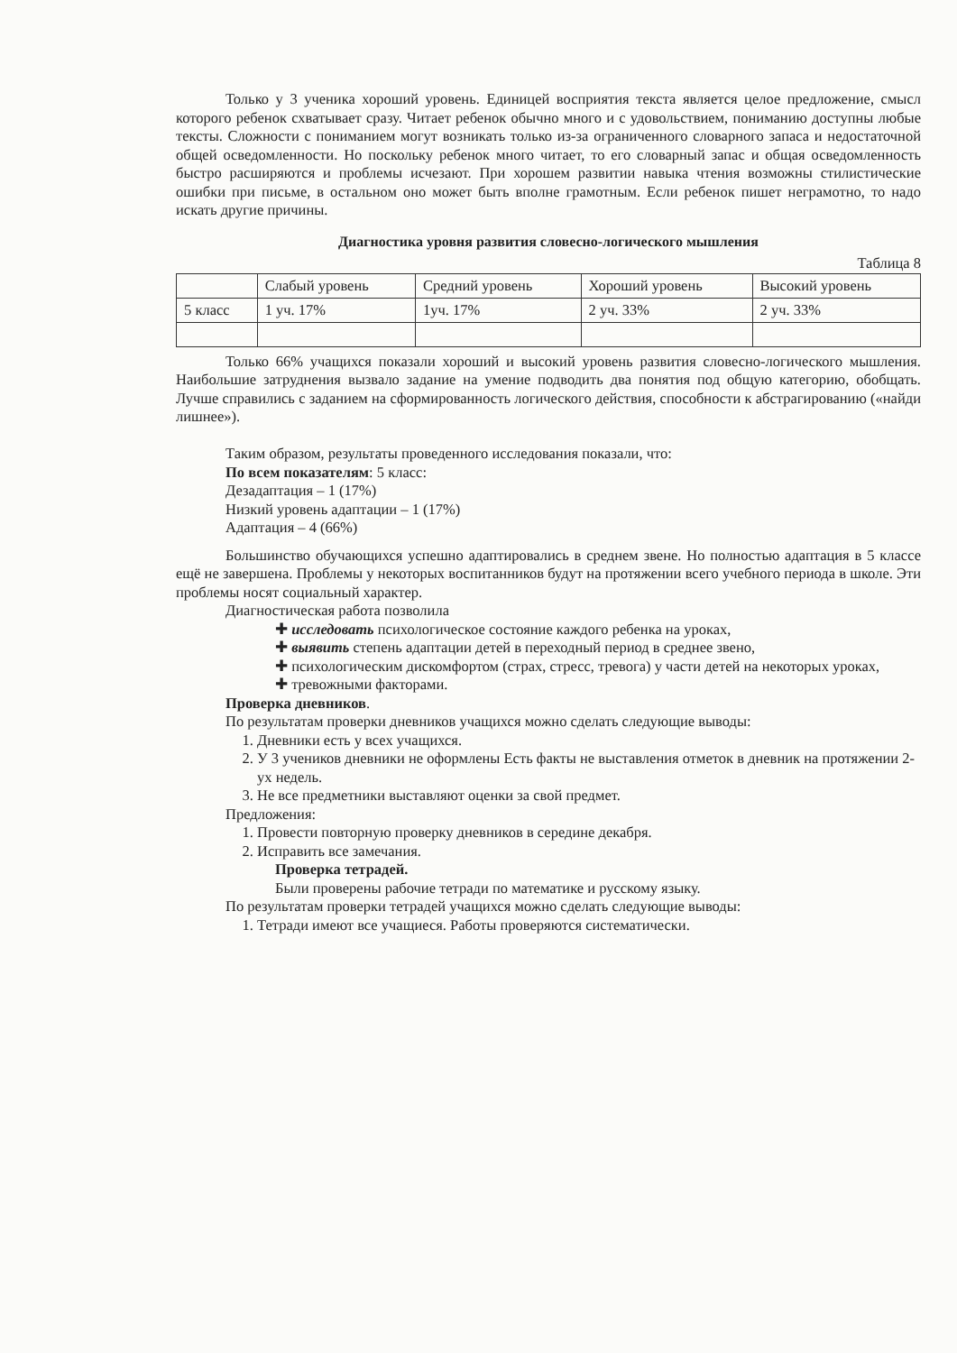Только у 3 ученика хороший уровень. Единицей восприятия текста является целое предложение, смысл которого ребенок схватывает сразу. Читает ребенок обычно много и с удовольствием, пониманию доступны любые тексты. Сложности с пониманием могут возникать только из-за ограниченного словарного запаса и недостаточной общей осведомленности. Но поскольку ребенок много читает, то его словарный запас и общая осведомленность быстро расширяются и проблемы исчезают. При хорошем развитии навыка чтения возможны стилистические ошибки при письме, в остальном оно может быть вполне грамотным. Если ребенок пишет неграмотно, то надо искать другие причины.
Диагностика уровня развития словесно-логического мышления
Таблица 8
| | Слабый уровень | Средний уровень | Хороший уровень | Высокий уровень |
| 5 класс | 1 уч. 17% | 1уч. 17% | 2 уч. 33% | 2 уч. 33% |
Только 66% учащихся показали хороший и высокий уровень развития словесно-логического мышления. Наибольшие затруднения вызвало задание на умение подводить два понятия под общую категорию, обобщать. Лучше справились с заданием на сформированность логического действия, способности к абстрагированию («найди лишнее»).
Таким образом, результаты проведенного исследования показали, что:
По всем показателям: 5 класс:
Дезадаптация – 1 (17%)
Низкий уровень адаптации – 1 (17%)
Адаптация – 4 (66%)
Большинство обучающихся успешно адаптировались в среднем звене. Но полностью адаптация в 5 классе ещё не завершена. Проблемы у некоторых воспитанников будут на протяжении всего учебного периода в школе. Эти проблемы носят социальный характер.
Диагностическая работа позволила
✚ исследовать психологическое состояние каждого ребенка на уроках,
✚ выявить степень адаптации детей в переходный период в среднее звено,
✚ психологическим дискомфортом (страх, стресс, тревога) у части детей на некоторых уроках,
✚ тревожными факторами.
Проверка дневников.
По результатам проверки дневников учащихся можно сделать следующие выводы:
1. Дневники есть у всех учащихся.
2. У 3 учеников дневники не оформлены Есть факты не выставления отметок в дневник на протяжении 2-ух недель.
3. Не все предметники выставляют оценки за свой предмет.
Предложения:
1. Провести повторную проверку дневников в середине декабря.
2. Исправить все замечания.
Проверка тетрадей.
Были проверены рабочие тетради по математике и русскому языку.
По результатам проверки тетрадей учащихся можно сделать следующие выводы:
1. Тетради имеют все учащиеся. Работы проверяются систематически.